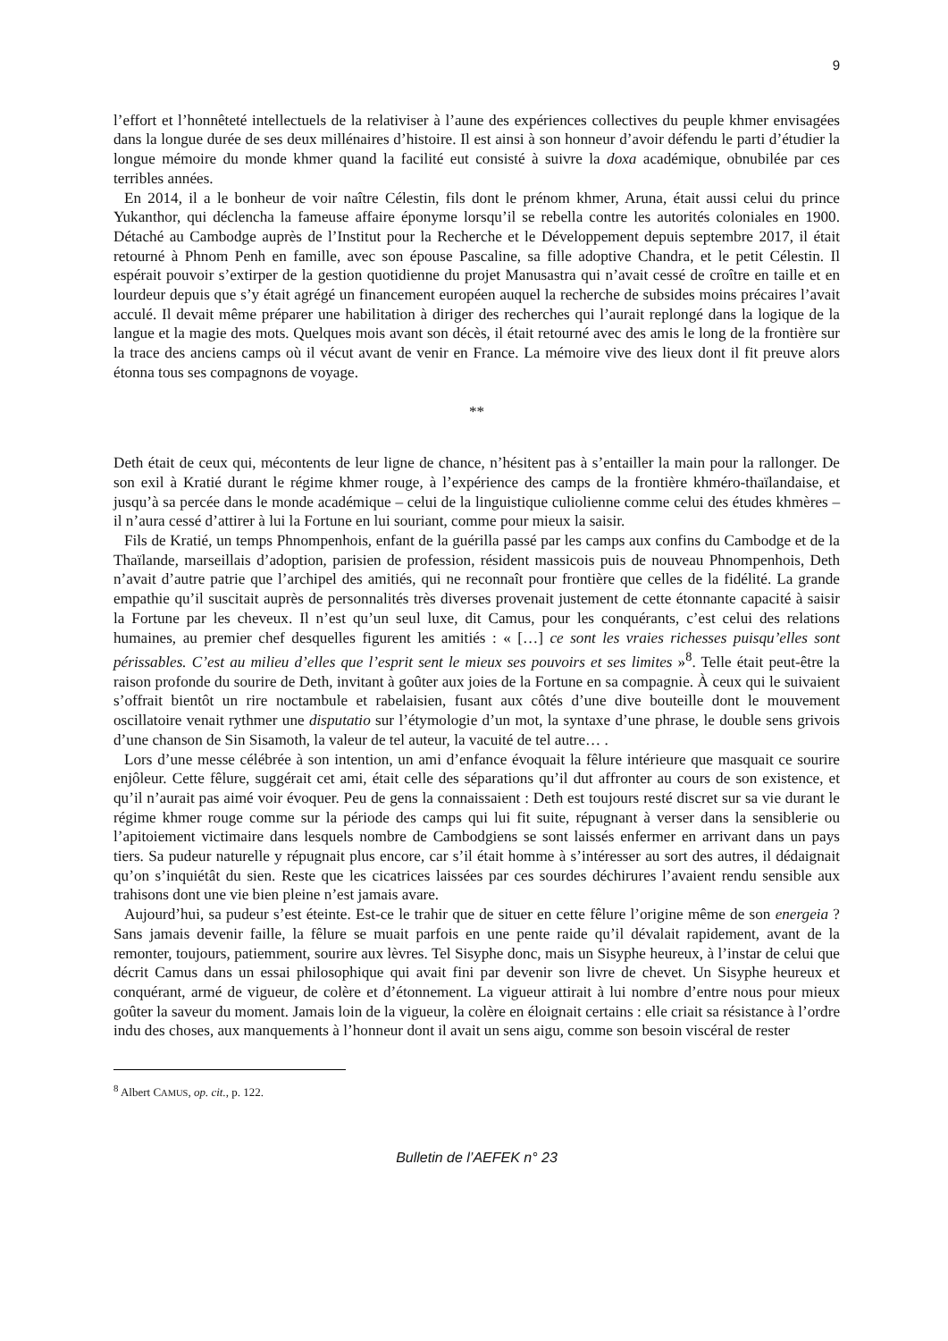9
l’effort et l’honnêteté intellectuels de la relativiser à l’aune des expériences collectives du peuple khmer envisagées dans la longue durée de ses deux millénaires d’histoire. Il est ainsi à son honneur d’avoir défendu le parti d’étudier la longue mémoire du monde khmer quand la facilité eut consisté à suivre la doxa académique, obnubilée par ces terribles années.
En 2014, il a le bonheur de voir naître Célestin, fils dont le prénom khmer, Aruna, était aussi celui du prince Yukanthor, qui déclencha la fameuse affaire éponyme lorsqu’il se rebella contre les autorités coloniales en 1900. Détaché au Cambodge auprès de l’Institut pour la Recherche et le Développement depuis septembre 2017, il était retourné à Phnom Penh en famille, avec son épouse Pascaline, sa fille adoptive Chandra, et le petit Célestin. Il espérait pouvoir s’extirper de la gestion quotidienne du projet Manusastra qui n’avait cessé de croître en taille et en lourdeur depuis que s’y était agrégé un financement européen auquel la recherche de subsides moins précaires l’avait acculé. Il devait même préparer une habilitation à diriger des recherches qui l’aurait replongé dans la logique de la langue et la magie des mots. Quelques mois avant son décès, il était retourné avec des amis le long de la frontière sur la trace des anciens camps où il vécut avant de venir en France. La mémoire vive des lieux dont il fit preuve alors étonna tous ses compagnons de voyage.
**
Deth était de ceux qui, mécontents de leur ligne de chance, n’hésitent pas à s’entailler la main pour la rallonger. De son exil à Kratié durant le régime khmer rouge, à l’expérience des camps de la frontière khméro-thaïlandaise, et jusqu’à sa percée dans le monde académique – celui de la linguistique culiolienne comme celui des études khmères – il n’aura cessé d’attirer à lui la Fortune en lui souriant, comme pour mieux la saisir.
Fils de Kratié, un temps Phnompenhois, enfant de la guérilla passé par les camps aux confins du Cambodge et de la Thaïlande, marseillais d’adoption, parisien de profession, résident massicois puis de nouveau Phnompenhois, Deth n’avait d’autre patrie que l’archipel des amitiés, qui ne reconnaît pour frontière que celles de la fidélité. La grande empathie qu’il suscitait auprès de personnalités très diverses provenait justement de cette étonnante capacité à saisir la Fortune par les cheveux. Il n’est qu’un seul luxe, dit Camus, pour les conquérants, c’est celui des relations humaines, au premier chef desquelles figurent les amitiés : « […] ce sont les vraies richesses puisqu’elles sont périssables. C’est au milieu d’elles que l’esprit sent le mieux ses pouvoirs et ses limites »<sup>8</sup>. Telle était peut-être la raison profonde du sourire de Deth, invitant à goûter aux joies de la Fortune en sa compagnie. À ceux qui le suivaient s’offrait bientôt un rire noctambule et rabelaisien, fusant aux côtés d’une dive bouteille dont le mouvement oscillatoire venait rythmer une disputatio sur l’étymologie d’un mot, la syntaxe d’une phrase, le double sens grivois d’une chanson de Sin Sisamoth, la valeur de tel auteur, la vacuité de tel autre… .
Lors d’une messe célébrée à son intention, un ami d’enfance évoquait la fêlure intérieure que masquait ce sourire enjôleur. Cette fêlure, suggérait cet ami, était celle des séparations qu’il dut affronter au cours de son existence, et qu’il n’aurait pas aimé voir évoquer. Peu de gens la connaissaient : Deth est toujours resté discret sur sa vie durant le régime khmer rouge comme sur la période des camps qui lui fit suite, répugnant à verser dans la sensiblerie ou l’apitoiement victimaire dans lesquels nombre de Cambodgiens se sont laissés enfermer en arrivant dans un pays tiers. Sa pudeur naturelle y répugnait plus encore, car s’il était homme à s’intéresser au sort des autres, il dédaignait qu’on s’inquiétât du sien. Reste que les cicatrices laissées par ces sourdes déchirures l’avaient rendu sensible aux trahisons dont une vie bien pleine n’est jamais avare.
Aujourd’hui, sa pudeur s’est éteinte. Est-ce le trahir que de situer en cette fêlure l’origine même de son energeia ? Sans jamais devenir faille, la fêlure se muait parfois en une pente raide qu’il dévalait rapidement, avant de la remonter, toujours, patiemment, sourire aux lèvres. Tel Sisyphe donc, mais un Sisyphe heureux, à l’instar de celui que décrit Camus dans un essai philosophique qui avait fini par devenir son livre de chevet. Un Sisyphe heureux et conquérant, armé de vigueur, de colère et d’étonnement. La vigueur attirait à lui nombre d’entre nous pour mieux goûter la saveur du moment. Jamais loin de la vigueur, la colère en éloignait certains : elle criait sa résistance à l’ordre indu des choses, aux manquements à l’honneur dont il avait un sens aigu, comme son besoin viscéral de rester
<sup>8</sup> Albert CAMUS, op. cit., p. 122.
Bulletin de l’AEFEK n° 23